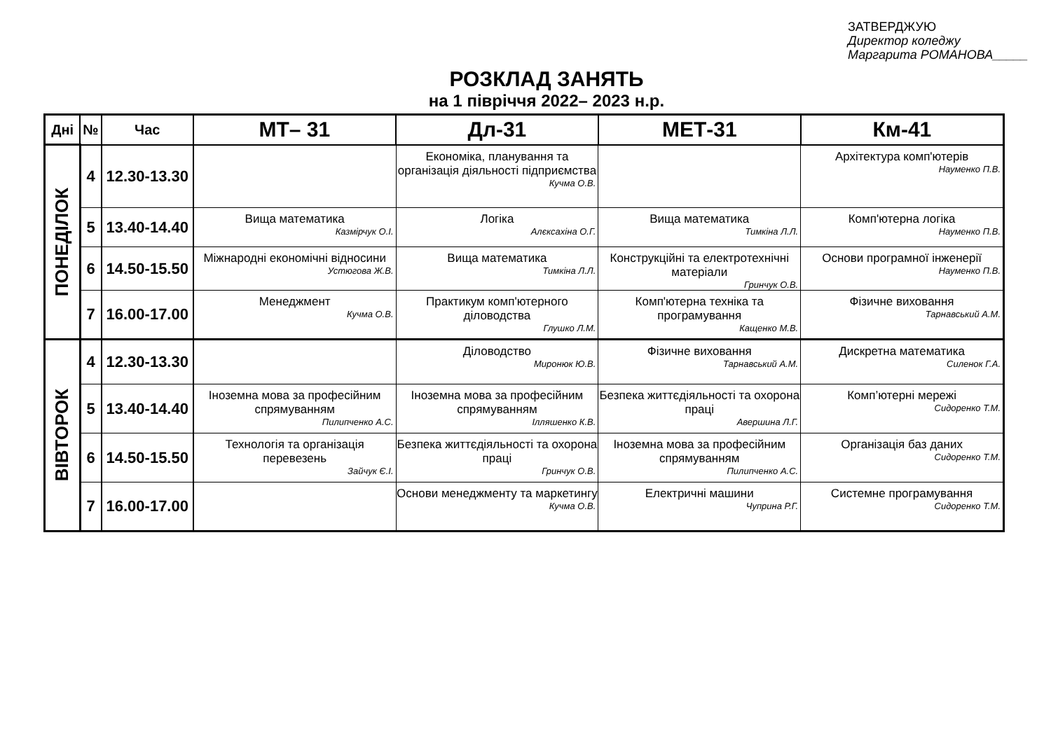ЗАТВЕРДЖУЮ
Директор коледжу
Маргарита РОМАНОВА_____
РОЗКЛАД ЗАНЯТЬ
на 1 півріччя 2022– 2023 н.р.
| Дні | № | Час | МТ– 31 | Дл-31 | МЕТ-31 | Км-41 |
| --- | --- | --- | --- | --- | --- | --- |
| ПОНЕДІЛОК | 4 | 12.30-13.30 | | Економіка, планування та організація діяльності підприємства Кучма О.В. | | Архітектура комп'ютерів Науменко П.В. |
| | 5 | 13.40-14.40 | Вища математика Казмірчук О.І. | Логіка Алєксахіна О.Г. | Вища математика Тимкіна Л.Л. | Комп'ютерна логіка Науменко П.В. |
| | 6 | 14.50-15.50 | Міжнародні економічні відносини Устюгова Ж.В. | Вища математика Тимкіна Л.Л. | Конструкційні та електротехнічні матеріали Гринчук О.В. | Основи програмної інженерії Науменко П.В. |
| | 7 | 16.00-17.00 | Менеджмент Кучма О.В. | Практикум комп'ютерного діловодства Глушко Л.М. | Комп'ютерна техніка та програмування Кащенко М.В. | Фізичне виховання Тарнавський А.М. |
| ВІВТОРОК | 4 | 12.30-13.30 | | Діловодство Миронюк Ю.В. | Фізичне виховання Тарнавський А.М. | Дискретна математика Силенок Г.А. |
| | 5 | 13.40-14.40 | Іноземна мова за професійним спрямуванням Пилипченко А.С. | Іноземна мова за професійним спрямуванням Ілляшенко К.В. | Безпека життєдіяльності та охорона праці Авершина Л.Г. | Комп’ютерні мережі Сидоренко Т.М. |
| | 6 | 14.50-15.50 | Технологія та організація перевезень Зайчук Є.І. | Безпека життєдіяльності та охорона праці Гринчук О.В. | Іноземна мова за професійним спрямуванням Пилипченко А.С. | Організація баз даних Сидоренко Т.М. |
| | 7 | 16.00-17.00 | | Основи менеджменту та маркетингу Кучма О.В. | Електричні машини Чуприна Р.Г. | Системне програмування Сидоренко Т.М. |